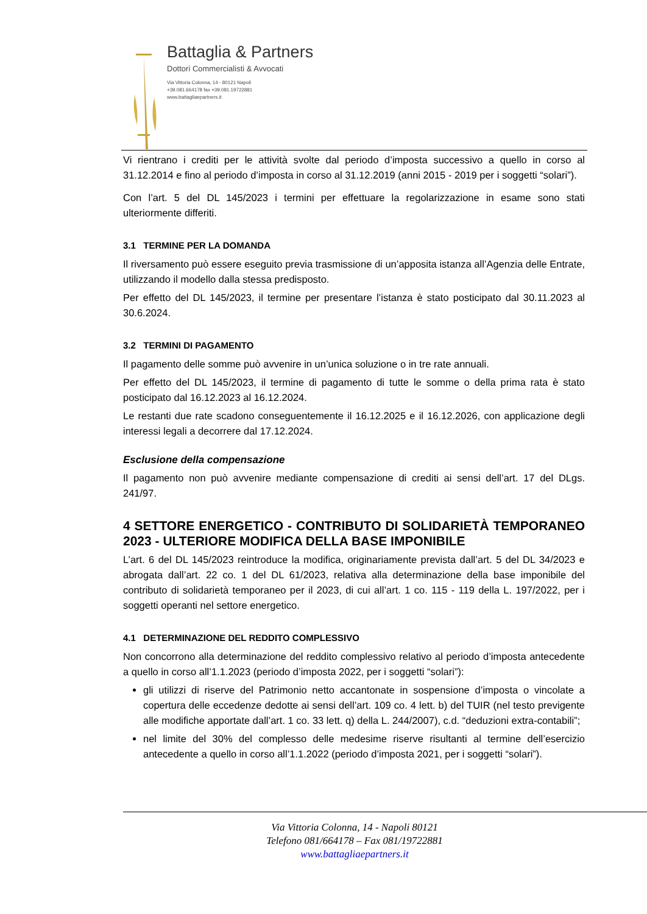Battaglia & Partners
Dottori Commercialisti & Avvocati
Via Vittoria Colonna, 14 - 80121 Napoli
+39.081.664178 fax +39.081.19722881
www.battagliaepartners.it
Vi rientrano i crediti per le attività svolte dal periodo d’imposta successivo a quello in corso al 31.12.2014 e fino al periodo d’imposta in corso al 31.12.2019 (anni 2015 - 2019 per i soggetti “solari”).
Con l’art. 5 del DL 145/2023 i termini per effettuare la regolarizzazione in esame sono stati ulteriormente differiti.
3.1 TERMINE PER LA DOMANDA
Il riversamento può essere eseguito previa trasmissione di un’apposita istanza all’Agenzia delle Entrate, utilizzando il modello dalla stessa predisposto.
Per effetto del DL 145/2023, il termine per presentare l’istanza è stato posticipato dal 30.11.2023 al 30.6.2024.
3.2 TERMINI DI PAGAMENTO
Il pagamento delle somme può avvenire in un’unica soluzione o in tre rate annuali.
Per effetto del DL 145/2023, il termine di pagamento di tutte le somme o della prima rata è stato posticipato dal 16.12.2023 al 16.12.2024.
Le restanti due rate scadono conseguentemente il 16.12.2025 e il 16.12.2026, con applicazione degli interessi legali a decorrere dal 17.12.2024.
Esclusione della compensazione
Il pagamento non può avvenire mediante compensazione di crediti ai sensi dell’art. 17 del DLgs. 241/97.
4 SETTORE ENERGETICO - CONTRIBUTO DI SOLIDARIETÀ TEMPORANEO 2023 - ULTERIORE MODIFICA DELLA BASE IMPONIBILE
L’art. 6 del DL 145/2023 reintroduce la modifica, originariamente prevista dall’art. 5 del DL 34/2023 e abrogata dall’art. 22 co. 1 del DL 61/2023, relativa alla determinazione della base imponibile del contributo di solidarietà temporaneo per il 2023, di cui all’art. 1 co. 115 - 119 della L. 197/2022, per i soggetti operanti nel settore energetico.
4.1 DETERMINAZIONE DEL REDDITO COMPLESSIVO
Non concorrono alla determinazione del reddito complessivo relativo al periodo d’imposta antecedente a quello in corso all’1.1.2023 (periodo d’imposta 2022, per i soggetti “solari”):
gli utilizzi di riserve del Patrimonio netto accantonate in sospensione d’imposta o vincolate a copertura delle eccedenze dedotte ai sensi dell’art. 109 co. 4 lett. b) del TUIR (nel testo previgente alle modifiche apportate dall’art. 1 co. 33 lett. q) della L. 244/2007), c.d. “deduzioni extra-contabili”;
nel limite del 30% del complesso delle medesime riserve risultanti al termine dell’esercizio antecedente a quello in corso all’1.1.2022 (periodo d’imposta 2021, per i soggetti “solari”).
Via Vittoria Colonna, 14 - Napoli 80121
Telefono 081/664178 – Fax 081/19722881
www.battagliaepartners.it